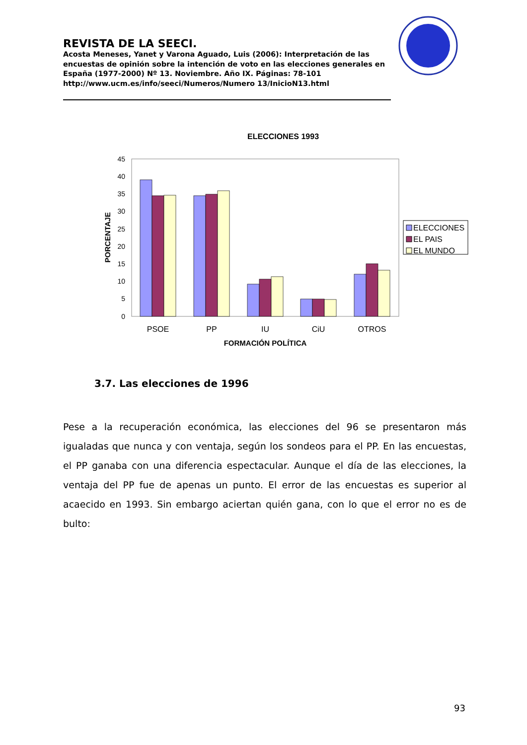REVISTA DE LA SEECI.
Acosta Meneses, Yanet y Varona Aguado, Luis (2006): Interpretación de las encuestas de opinión sobre la intención de voto en las elecciones generales en España (1977-2000) Nº 13. Noviembre. Año IX. Páginas: 78-101 http://www.ucm.es/info/seeci/Numeros/Numero 13/InicioN13.html
ELECCIONES 1993
45
40
35
30
25
20
15
10
5
0
PORCENTAJE
PSOE
PP
IU
CiU
OTROS
FORMACIÓN POLÍTICA
ELECCIONES
EL PAIS
EL MUNDO
3.7. Las elecciones de 1996
Pese a la recuperación económica, las elecciones del 96 se presentaron más igualadas que nunca y con ventaja, según los sondeos para el PP. En las encuestas, el PP ganaba con una diferencia espectacular. Aunque el día de las elecciones, la ventaja del PP fue de apenas un punto. El error de las encuestas es superior al acaecido en 1993. Sin embargo aciertan quién gana, con lo que el error no es de bulto:
93